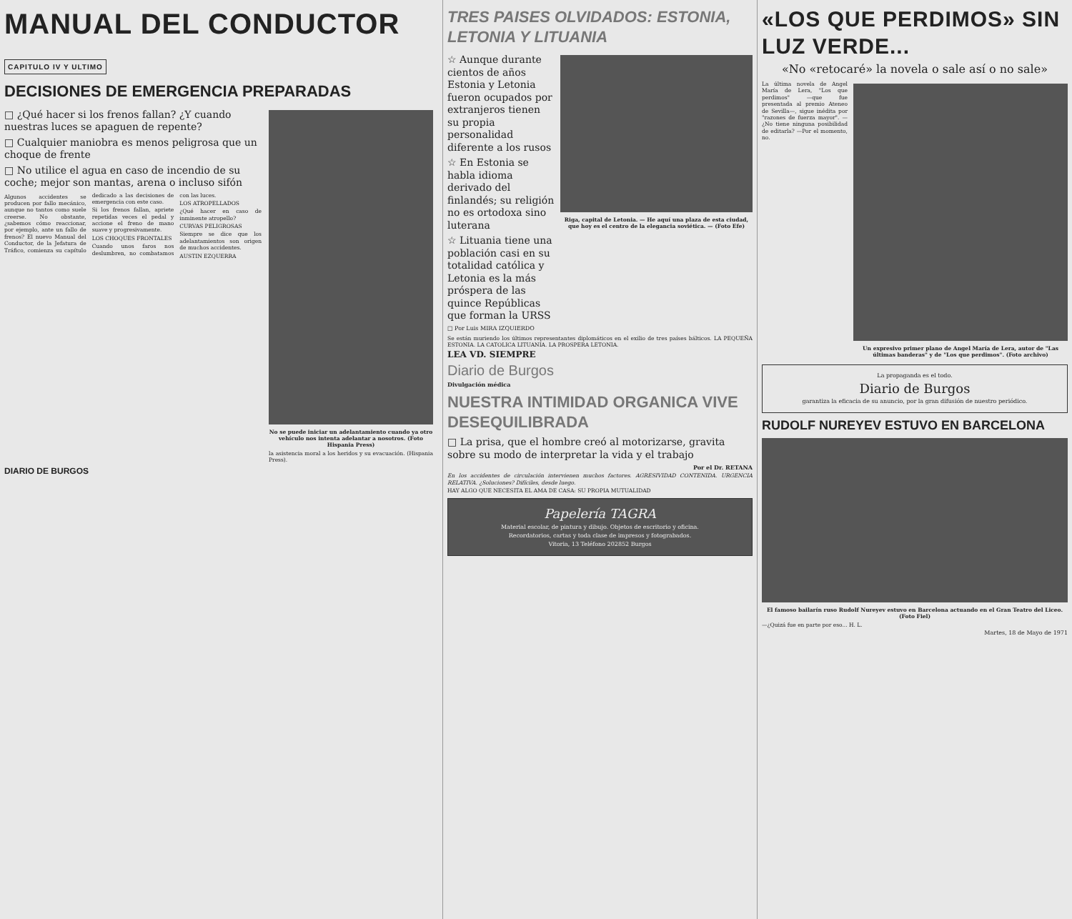MANUAL DEL CONDUCTOR CAPITULO IV Y ULTIMO
DECISIONES DE EMERGENCIA PREPARADAS
□ ¿Qué hacer si los frenos fallan? ¿Y cuando nuestras luces se apaguen de repente?
□ Cualquier maniobra es menos peligrosa que un choque de frente
□ No utilice el agua en caso de incendio de su coche; mejor son mantas, arena o incluso sifón
Algunos accidentes se producen por fallo mecánico, aunque no tantos como suele creerse. No obstante, ¿sabemos cómo reaccionar, por ejemplo, ante un fallo de frenos? El nuevo Manual del Conductor, de la Jefatura de Tráfico, comienza su capítulo dedicado a las decisiones de emergencia con este caso.
Si los frenos fallan, apriete repetidas veces el pedal y accione el freno de mano suave y progresivamente.
LOS CHOQUES FRONTALES
Cuando unos faros nos deslumbren, no combatamos con las luces.
LOS ATROPELLADOS
¿Qué hacer en caso de inminente atropello?
CURVAS PELIGROSAS
Siempre se dice que los adelantamientos son origen de muchos accidentes.
AUSTIN EZQUERRA
No se puede iniciar un adelantamiento cuando ya otro vehículo nos intenta adelantar a nosotros. (Foto Hispania Press)
la asistencia moral a los heridos y su evacuación. (Hispania Press).
DIARIO DE BURGOS
TRES PAISES OLVIDADOS: ESTONIA, LETONIA Y LITUANIA
☆ Aunque durante cientos de años Estonia y Letonia fueron ocupados por extranjeros tienen su propia personalidad diferente a los rusos
☆ En Estonia se habla idioma derivado del finlandés; su religión no es ortodoxa sino luterana
☆ Lituania tiene una población casi en su totalidad católica y Letonia es la más próspera de las quince Repúblicas que forman la URSS
□ Por Luis MIRA IZQUIERDO
Riga, capital de Letonia. — He aquí una plaza de esta ciudad, que hoy es el centro de la elegancia soviética. — (Foto Efe)
Se están muriendo los últimos representantes diplomáticos en el exilio de tres países bálticos. LA PEQUEÑA ESTONIA. LA CATOLICA LITUANIA. LA PROSPERA LETONIA.
LEA VD. SIEMPRE
Diario de Burgos
Divulgación médica
NUESTRA INTIMIDAD ORGANICA VIVE DESEQUILIBRADA
□ La prisa, que el hombre creó al motorizarse, gravita sobre su modo de interpretar la vida y el trabajo
Por el Dr. RETANA
En los accidentes de circulación intervienen muchos factores. AGRESIVIDAD CONTENIDA. URGENCIA RELATIVA. ¿Soluciones? Difíciles, desde luego.
HAY ALGO QUE NECESITA EL AMA DE CASA: SU PROPIA MUTUALIDAD
Papelería TAGRA
Material escolar, de pintura y dibujo. Objetos de escritorio y oficina.
Recordatorios, cartas y toda clase de impresos y fotograbados.
Vitoria, 13 Teléfono 202852 Burgos
«LOS QUE PERDIMOS» SIN LUZ VERDE...
«No «retocaré» la novela o sale así o no sale»
La última novela de Angel María de Lera, "Los que perdimos" —que fue presentada al premio Ateneo de Sevilla—, sigue inédita por "razones de fuerza mayor". —¿No tiene ninguna posibilidad de editarla? —Por el momento, no.
Un expresivo primer plano de Angel María de Lera, autor de "Las últimas banderas" y de "Los que perdimos". (Foto archivo)
La propaganda es el todo.
Diario de Burgos
garantiza la eficacia de su anuncio, por la gran difusión de nuestro periódico.
RUDOLF NUREYEV ESTUVO EN BARCELONA
El famoso bailarín ruso Rudolf Nureyev estuvo en Barcelona actuando en el Gran Teatro del Liceo. (Foto Fiel)
—¿Quizá fue en parte por eso... H. L.
Martes, 18 de Mayo de 1971